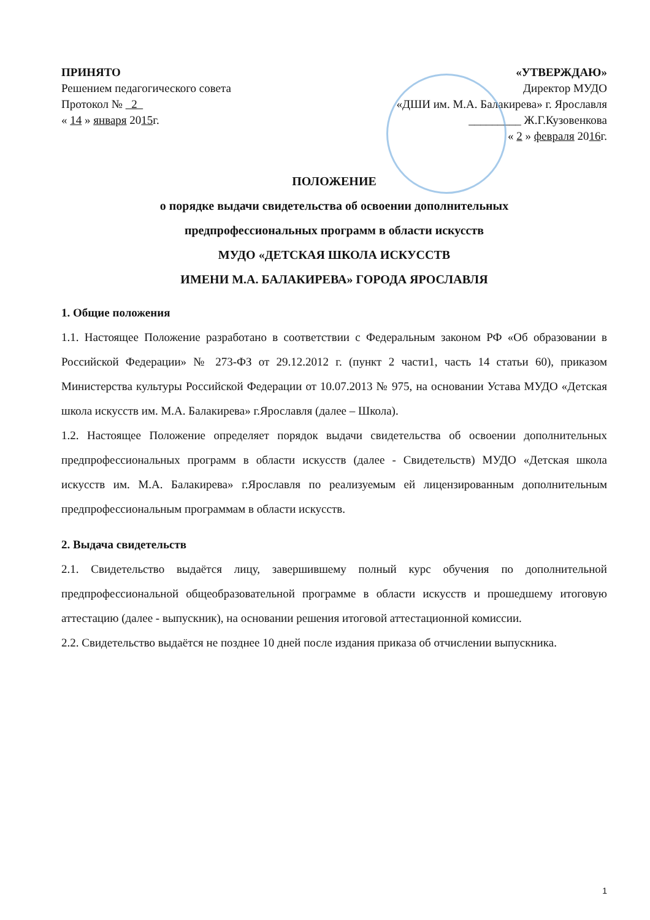ПРИНЯТО
Решением педагогического совета
Протокол № 2
« 14 » января 2015г.
«УТВЕРЖДАЮ»
Директор МУДО
«ДШИ им. М.А. Балакирева» г. Ярославля
_________ Ж.Г.Кузовенкова
« 2 » февраля 2016г.
ПОЛОЖЕНИЕ
о порядке выдачи свидетельства об освоении дополнительных
предпрофессиональных программ в области искусств
МУДО «ДЕТСКАЯ ШКОЛА ИСКУССТВ
ИМЕНИ М.А. БАЛАКИРЕВА» ГОРОДА ЯРОСЛАВЛЯ
1. Общие положения
1.1. Настоящее Положение разработано в соответствии с Федеральным законом РФ «Об образовании в Российской Федерации» № 273-ФЗ от 29.12.2012 г. (пункт 2 части1, часть 14 статьи 60), приказом Министерства культуры Российской Федерации от 10.07.2013 № 975, на основании Устава МУДО «Детская школа искусств им. М.А. Балакирева» г.Ярославля (далее – Школа).
1.2. Настоящее Положение определяет порядок выдачи свидетельства об освоении дополнительных предпрофессиональных программ в области искусств (далее - Свидетельств) МУДО «Детская школа искусств им. М.А. Балакирева» г.Ярославля по реализуемым ей лицензированным дополнительным предпрофессиональным программам в области искусств.
2. Выдача свидетельств
2.1. Свидетельство выдаётся лицу, завершившему полный курс обучения по дополнительной предпрофессиональной общеобразовательной программе в области искусств и прошедшему итоговую аттестацию (далее - выпускник), на основании решения итоговой аттестационной комиссии.
2.2. Свидетельство выдаётся не позднее 10 дней после издания приказа об отчислении выпускника.
1